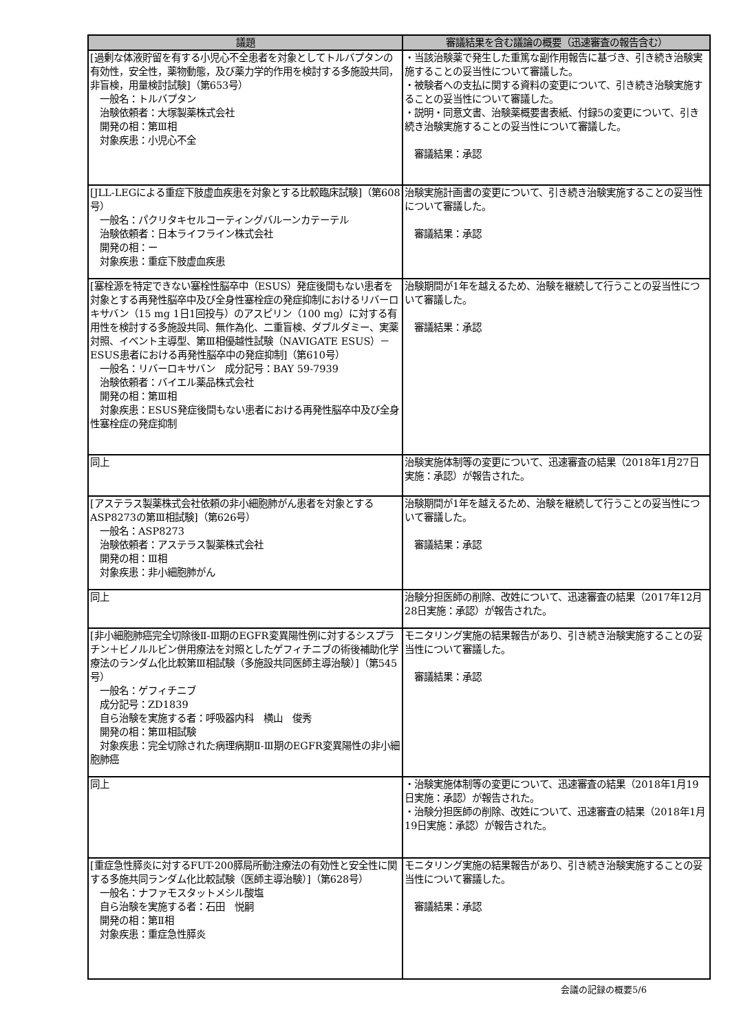| 議題 | 審議結果を含む議論の概要（迅速審査の報告含む） |
| --- | --- |
| [過剰な体液貯留を有する小児心不全患者を対象としてトルバプタンの有効性，安全性，薬物動態，及び薬力学的作用を検討する多施設共同，非盲検，用量検討試験]（第653号） 一般名：トルバプタン 治験依頼者：大塚製薬株式会社 開発の相：第Ⅲ相 対象疾患：小児心不全 | ・当該治験薬で発生した重篤な副作用報告に基づき、引き続き治験実施することの妥当性について審議した。 ・被験者への支払に関する資料の変更について、引き続き治験実施することの妥当性について審議した。 ・説明・同意文書、治験薬概要書表紙、付録5の変更について、引き続き治験実施することの妥当性について審議した。 審議結果：承認 |
| [JLL-LEGによる重症下肢虚血疾患を対象とする比較臨床試験]（第608号） 一般名：パクリタキセルコーティングバルーンカテーテル 治験依頼者：日本ライフライン株式会社 開発の相：ー 対象疾患：重症下肢虚血疾患 | 治験実施計画書の変更について、引き続き治験実施することの妥当性について審議した。 審議結果：承認 |
| [塞栓源を特定できない塞栓性脳卒中（ESUS）発症後間もない患者を対象とする再発性脳卒中及び全身性塞栓症の発症抑制におけるリバーロキサバン（15 mg 1日1回投与）のアスピリン（100 mg）に対する有用性を検討する多施設共同、無作為化、二重盲検、ダブルダミー、実薬対照、イベント主導型、第Ⅲ相優越性試験（NAVIGATE ESUS）－ESUS患者における再発性脳卒中の発症抑制]（第610号） 一般名：リバーロキサバン 成分記号：BAY 59-7939 治験依頼者：バイエル薬品株式会社 開発の相：第Ⅲ相 対象疾患：ESUS発症後間もない患者における再発性脳卒中及び全身性塞栓症の発症抑制 | 治験期間が1年を越えるため、治験を継続して行うことの妥当性について審議した。 審議結果：承認 |
| 同上 | 治験実施体制等の変更について、迅速審査の結果（2018年1月27日実施：承認）が報告された。 |
| [アステラス製薬株式会社依頼の非小細胞肺がん患者を対象とするASP8273の第Ⅲ相試験]（第626号） 一般名：ASP8273 治験依頼者：アステラス製薬株式会社 開発の相：Ⅲ相 対象疾患：非小細胞肺がん | 治験期間が1年を越えるため、治験を継続して行うことの妥当性について審議した。 審議結果：承認 |
| 同上 | 治験分担医師の削除、改姓について、迅速審査の結果（2017年12月28日実施：承認）が報告された。 |
| [非小細胞肺癌完全切除後Ⅱ-Ⅲ期のEGFR変異陽性例に対するシスプラチン＋ビノルルビン併用療法を対照としたゲフィチニブの術後補助化学療法のランダム化比較第Ⅲ相試験（多施設共同医師主導治験）]（第545号） 一般名：ゲフィチニブ 成分記号：ZD1839 自ら治験を実施する者：呼吸器内科 横山 俊秀 開発の相：第Ⅲ相試験 対象疾患：完全切除された病理病期Ⅱ-Ⅲ期のEGFR変異陽性の非小細胞肺癌 | モニタリング実施の結果報告があり、引き続き治験実施することの妥当性について審議した。 審議結果：承認 |
| 同上 | ・治験実施体制等の変更について、迅速審査の結果（2018年1月19日実施：承認）が報告された。 ・治験分担医師の削除、改姓について、迅速審査の結果（2018年1月19日実施：承認）が報告された。 |
| [重症急性膵炎に対するFUT-200膵局所動注療法の有効性と安全性に関する多施共同ランダム化比較試験（医師主導治験）]（第628号） 一般名：ナファモスタットメシル酸塩 自ら治験を実施する者：石田 悦嗣 開発の相：第Ⅱ相 対象疾患：重症急性膵炎 | モニタリング実施の結果報告があり、引き続き治験実施することの妥当性について審議した。 審議結果：承認 |
会議の記録の概要5/6